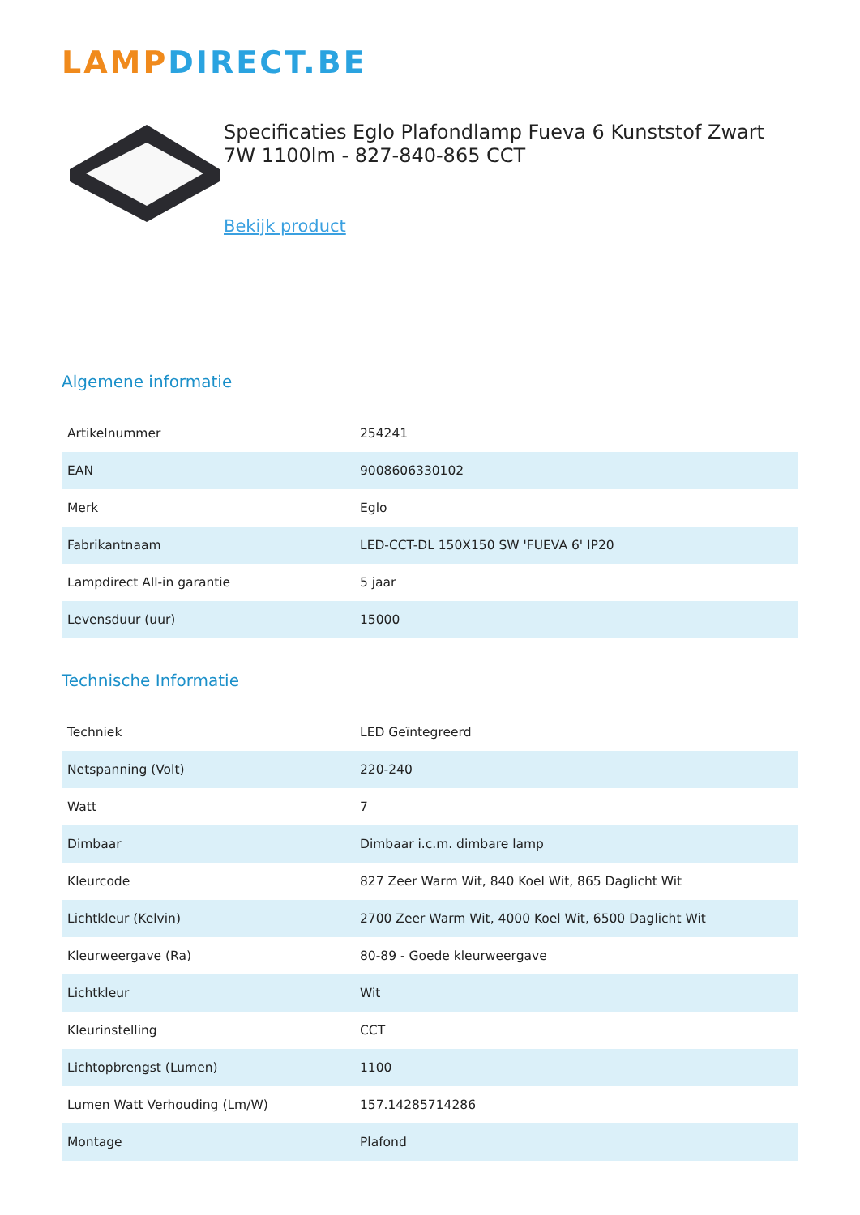LAMP DIRECT.BE
Specificaties Eglo Plafondlamp Fueva 6 Kunststof Zwart 7W 1100lm - 827-840-865 CCT
Bekijk product
Algemene informatie
| Artikelnummer | 254241 |
| EAN | 9008606330102 |
| Merk | Eglo |
| Fabrikantnaam | LED-CCT-DL 150X150 SW 'FUEVA 6' IP20 |
| Lampdirect All-in garantie | 5 jaar |
| Levensduur (uur) | 15000 |
Technische Informatie
| Techniek | LED Geïntegreerd |
| Netspanning (Volt) | 220-240 |
| Watt | 7 |
| Dimbaar | Dimbaar i.c.m. dimbare lamp |
| Kleurcode | 827 Zeer Warm Wit, 840 Koel Wit, 865 Daglicht Wit |
| Lichtkleur (Kelvin) | 2700 Zeer Warm Wit, 4000 Koel Wit, 6500 Daglicht Wit |
| Kleurweergave (Ra) | 80-89 - Goede kleurweergave |
| Lichtkleur | Wit |
| Kleurinstelling | CCT |
| Lichtopbrengst (Lumen) | 1100 |
| Lumen Watt Verhouding (Lm/W) | 157.14285714286 |
| Montage | Plafond |